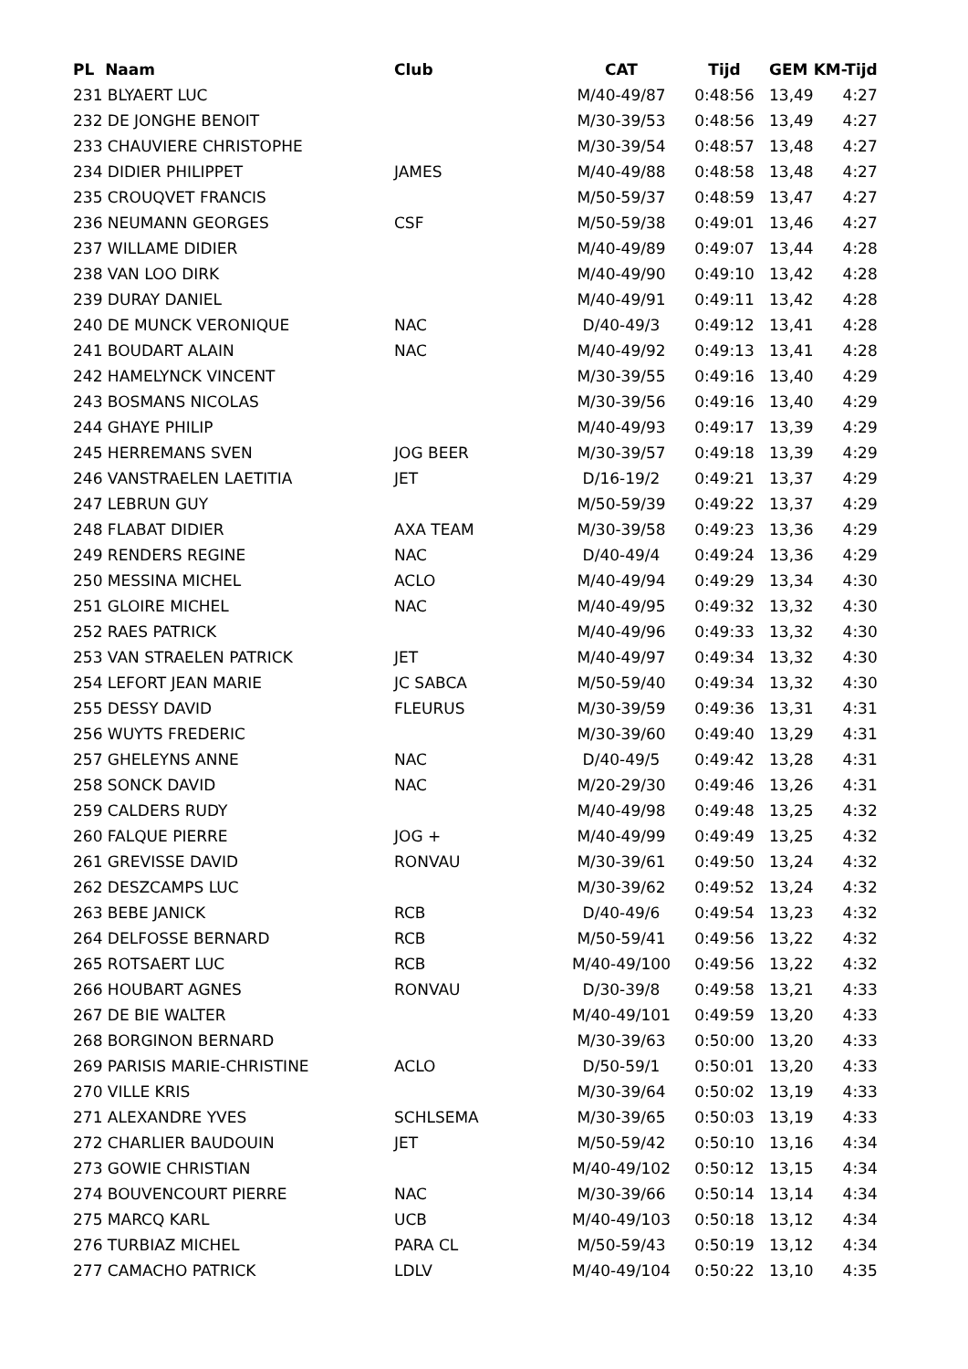| PL Naam | Club | CAT | Tijd | GEM | KM-Tijd |
| --- | --- | --- | --- | --- | --- |
| 231 BLYAERT LUC | | M/40-49/87 | 0:48:56 | 13,49 | 4:27 |
| 232 DE JONGHE BENOIT | | M/30-39/53 | 0:48:56 | 13,49 | 4:27 |
| 233 CHAUVIERE CHRISTOPHE | | M/30-39/54 | 0:48:57 | 13,48 | 4:27 |
| 234 DIDIER PHILIPPET | JAMES | M/40-49/88 | 0:48:58 | 13,48 | 4:27 |
| 235 CROUQVET FRANCIS | | M/50-59/37 | 0:48:59 | 13,47 | 4:27 |
| 236 NEUMANN GEORGES | CSF | M/50-59/38 | 0:49:01 | 13,46 | 4:27 |
| 237 WILLAME DIDIER | | M/40-49/89 | 0:49:07 | 13,44 | 4:28 |
| 238 VAN LOO DIRK | | M/40-49/90 | 0:49:10 | 13,42 | 4:28 |
| 239 DURAY DANIEL | | M/40-49/91 | 0:49:11 | 13,42 | 4:28 |
| 240 DE MUNCK VERONIQUE | NAC | D/40-49/3 | 0:49:12 | 13,41 | 4:28 |
| 241 BOUDART ALAIN | NAC | M/40-49/92 | 0:49:13 | 13,41 | 4:28 |
| 242 HAMELYNCK VINCENT | | M/30-39/55 | 0:49:16 | 13,40 | 4:29 |
| 243 BOSMANS NICOLAS | | M/30-39/56 | 0:49:16 | 13,40 | 4:29 |
| 244 GHAYE PHILIP | | M/40-49/93 | 0:49:17 | 13,39 | 4:29 |
| 245 HERREMANS SVEN | JOG BEER | M/30-39/57 | 0:49:18 | 13,39 | 4:29 |
| 246 VANSTRAELEN LAETITIA | JET | D/16-19/2 | 0:49:21 | 13,37 | 4:29 |
| 247 LEBRUN GUY | | M/50-59/39 | 0:49:22 | 13,37 | 4:29 |
| 248 FLABAT DIDIER | AXA TEAM | M/30-39/58 | 0:49:23 | 13,36 | 4:29 |
| 249 RENDERS REGINE | NAC | D/40-49/4 | 0:49:24 | 13,36 | 4:29 |
| 250 MESSINA MICHEL | ACLO | M/40-49/94 | 0:49:29 | 13,34 | 4:30 |
| 251 GLOIRE MICHEL | NAC | M/40-49/95 | 0:49:32 | 13,32 | 4:30 |
| 252 RAES PATRICK | | M/40-49/96 | 0:49:33 | 13,32 | 4:30 |
| 253 VAN STRAELEN PATRICK | JET | M/40-49/97 | 0:49:34 | 13,32 | 4:30 |
| 254 LEFORT JEAN MARIE | JC SABCA | M/50-59/40 | 0:49:34 | 13,32 | 4:30 |
| 255 DESSY DAVID | FLEURUS | M/30-39/59 | 0:49:36 | 13,31 | 4:31 |
| 256 WUYTS FREDERIC | | M/30-39/60 | 0:49:40 | 13,29 | 4:31 |
| 257 GHELEYNS ANNE | NAC | D/40-49/5 | 0:49:42 | 13,28 | 4:31 |
| 258 SONCK DAVID | NAC | M/20-29/30 | 0:49:46 | 13,26 | 4:31 |
| 259 CALDERS RUDY | | M/40-49/98 | 0:49:48 | 13,25 | 4:32 |
| 260 FALQUE PIERRE | JOG + | M/40-49/99 | 0:49:49 | 13,25 | 4:32 |
| 261 GREVISSE DAVID | RONVAU | M/30-39/61 | 0:49:50 | 13,24 | 4:32 |
| 262 DESZCAMPS LUC | | M/30-39/62 | 0:49:52 | 13,24 | 4:32 |
| 263 BEBE JANICK | RCB | D/40-49/6 | 0:49:54 | 13,23 | 4:32 |
| 264 DELFOSSE BERNARD | RCB | M/50-59/41 | 0:49:56 | 13,22 | 4:32 |
| 265 ROTSAERT LUC | RCB | M/40-49/100 | 0:49:56 | 13,22 | 4:32 |
| 266 HOUBART AGNES | RONVAU | D/30-39/8 | 0:49:58 | 13,21 | 4:33 |
| 267 DE BIE WALTER | | M/40-49/101 | 0:49:59 | 13,20 | 4:33 |
| 268 BORGINON BERNARD | | M/30-39/63 | 0:50:00 | 13,20 | 4:33 |
| 269 PARISIS MARIE-CHRISTINE | ACLO | D/50-59/1 | 0:50:01 | 13,20 | 4:33 |
| 270 VILLE KRIS | | M/30-39/64 | 0:50:02 | 13,19 | 4:33 |
| 271 ALEXANDRE YVES | SCHLSEMA | M/30-39/65 | 0:50:03 | 13,19 | 4:33 |
| 272 CHARLIER BAUDOUIN | JET | M/50-59/42 | 0:50:10 | 13,16 | 4:34 |
| 273 GOWIE CHRISTIAN | | M/40-49/102 | 0:50:12 | 13,15 | 4:34 |
| 274 BOUVENCOURT PIERRE | NAC | M/30-39/66 | 0:50:14 | 13,14 | 4:34 |
| 275 MARCQ KARL | UCB | M/40-49/103 | 0:50:18 | 13,12 | 4:34 |
| 276 TURBIAZ MICHEL | PARA CL | M/50-59/43 | 0:50:19 | 13,12 | 4:34 |
| 277 CAMACHO PATRICK | LDLV | M/40-49/104 | 0:50:22 | 13,10 | 4:35 |